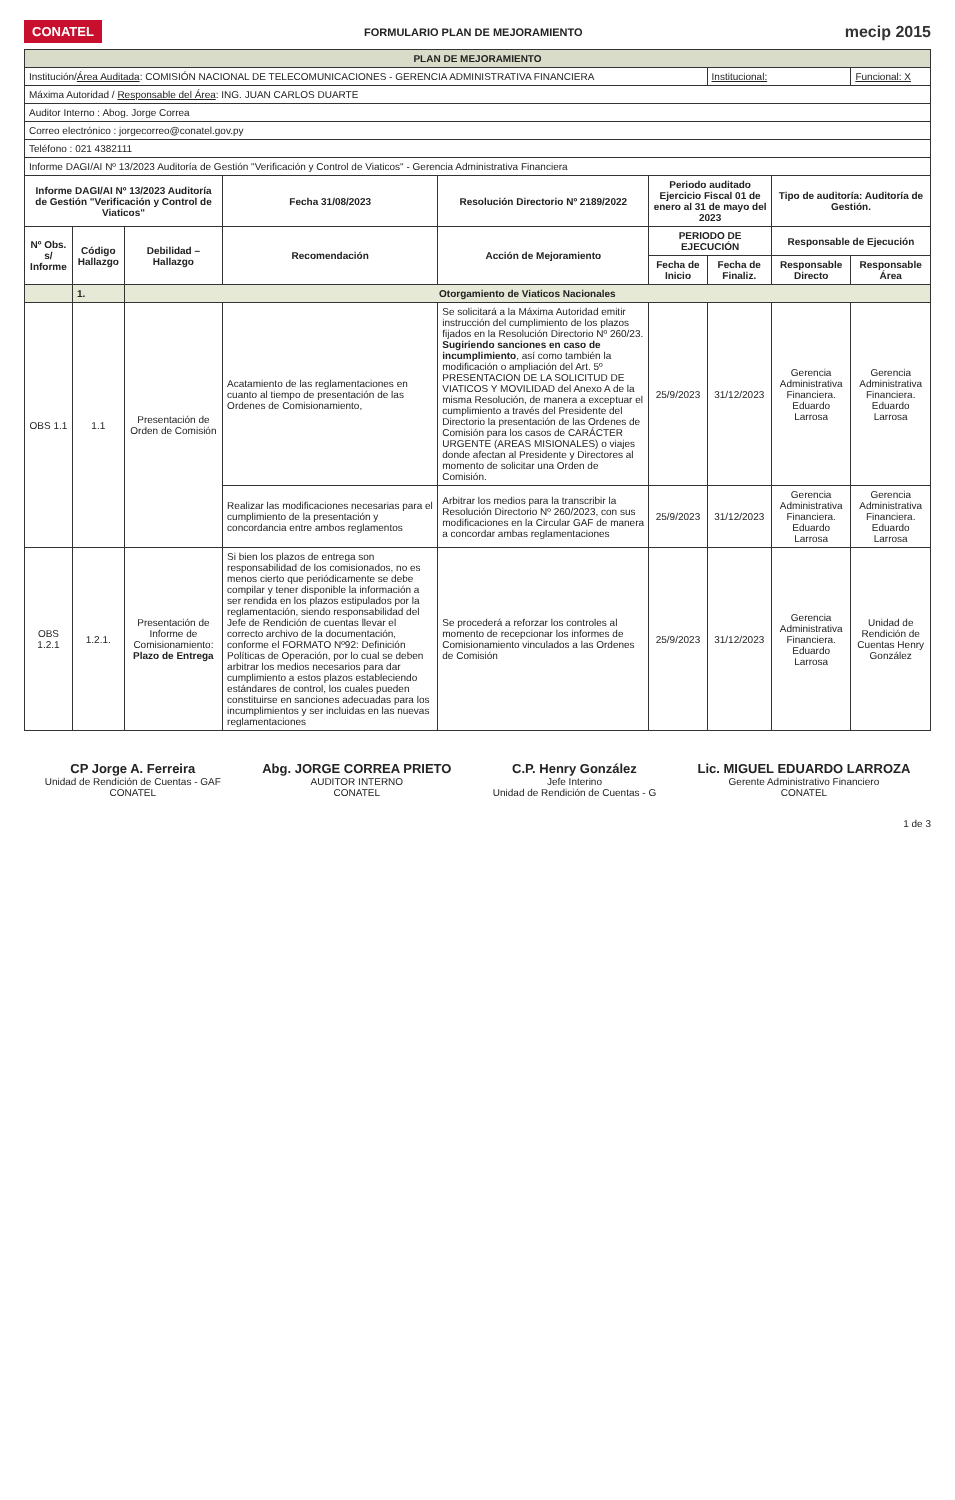CONATEL
FORMULARIO PLAN DE MEJORAMIENTO
mecip 2015
| PLAN DE MEJORAMIENTO | | | | | | | | |
| Institución/ Área Auditada : COMISIÓN NACIONAL DE TELECOMUNICACIONES - GERENCIA ADMINISTRATIVA FINANCIERA | | | | | | Institucional: | | Funcional: X |
| Máxima Autoridad / Responsable del Área : ING. JUAN CARLOS DUARTE | | | | | | | | |
| Auditor Interno : Abog. Jorge Correa | | | | | | | | |
| Correo electrónico : jorgecorreo@conatel.gov.py | | | | | | | | |
| Teléfono : 021 4382111 | | | | | | | | |
| Informe DAGI/AI Nº 13/2023 Auditoría de Gestión "Verificación y Control de Viaticos" - Gerencia Administrativa Financiera | | | | | | | | |
| Informe DAGI/AI Nº 13/2023 Auditoría de Gestión "Verificación y Control de Viaticos" | | | Fecha 31/08/2023 | Resolución Directorio Nº 2189/2022 | Periodo auditado Ejercicio Fiscal 01 de enero al 31 de mayo del 2023 | | Tipo de auditoría: Auditoría de Gestión. | |
| Nº Obs. s/ Informe | Código Hallazgo | Debilidad – Hallazgo | Recomendación | Acción de Mejoramiento | PERIODO DE EJECUCIÓN | | Responsable de Ejecución | |
| | | | | | Fecha de Inicio | Fecha de Finaliz. | Responsable Directo | Responsable Área |
| | 1. | Otorgamiento de Viaticos Nacionales | | | | | | |
| OBS 1.1 | 1.1 | Presentación de Orden de Comisión | Acatamiento de las reglamentaciones en cuanto al tiempo de presentación de las Ordenes de Comisionamiento, | Se solicitará a la Máxima Autoridad emitir instrucción del cumplimiento de los plazos fijados en la Resolución Directorio Nº 260/23. Sugiriendo sanciones en caso de incumplimiento , así como también la modificación o ampliación del Art. 5º PRESENTACION DE LA SOLICITUD DE VIATICOS Y MOVILIDAD del Anexo A de la misma Resolución, de manera a exceptuar el cumplimiento a través del Presidente del Directorio la presentación de las Ordenes de Comisión para los casos de CARÁCTER URGENTE (AREAS MISIONALES) o viajes donde afectan al Presidente y Directores al momento de solicitar una Orden de Comisión. | 25/9/2023 | 31/12/2023 | Gerencia Administrativa Financiera. Eduardo Larrosa | Gerencia Administrativa Financiera. Eduardo Larrosa |
| | | | Realizar las modificaciones necesarias para el cumplimiento de la presentación y concordancia entre ambos reglamentos | Arbitrar los medios para la transcribir la Resolución Directorio Nº 260/2023, con sus modificaciones en la Circular GAF de manera a concordar ambas reglamentaciones | 25/9/2023 | 31/12/2023 | Gerencia Administrativa Financiera. Eduardo Larrosa | Gerencia Administrativa Financiera. Eduardo Larrosa |
| OBS 1.2.1 | 1.2.1. | Presentación de Informe de Comisionamiento: Plazo de Entrega | Si bien los plazos de entrega son responsabilidad de los comisionados, no es menos cierto que periódicamente se debe compilar y tener disponible la información a ser rendida en los plazos estipulados por la reglamentación, siendo responsabilidad del Jefe de Rendición de cuentas llevar el correcto archivo de la documentación, conforme el FORMATO Nº92: Definición Políticas de Operación, por lo cual se deben arbitrar los medios necesarios para dar cumplimiento a estos plazos estableciendo estándares de control, los cuales pueden constituirse en sanciones adecuadas para los incumplimientos y ser incluidas en las nuevas reglamentaciones | Se procederá a reforzar los controles al momento de recepcionar los informes de Comisionamiento vinculados a las Ordenes de Comisión | 25/9/2023 | 31/12/2023 | Gerencia Administrativa Financiera. Eduardo Larrosa | Unidad de Rendición de Cuentas Henry González |
CP Jorge A. Ferreira
Unidad de Rendición de Cuentas - GAF
CONATEL
Abg. JORGE CORREA PRIETO
AUDITOR INTERNO
CONATEL
C.P. Henry González
Jefe Interino
Unidad de Rendición de Cuentas - G
Lic. MIGUEL EDUARDO LARROZA
Gerente Administrativo Financiero
CONATEL
1 de 3